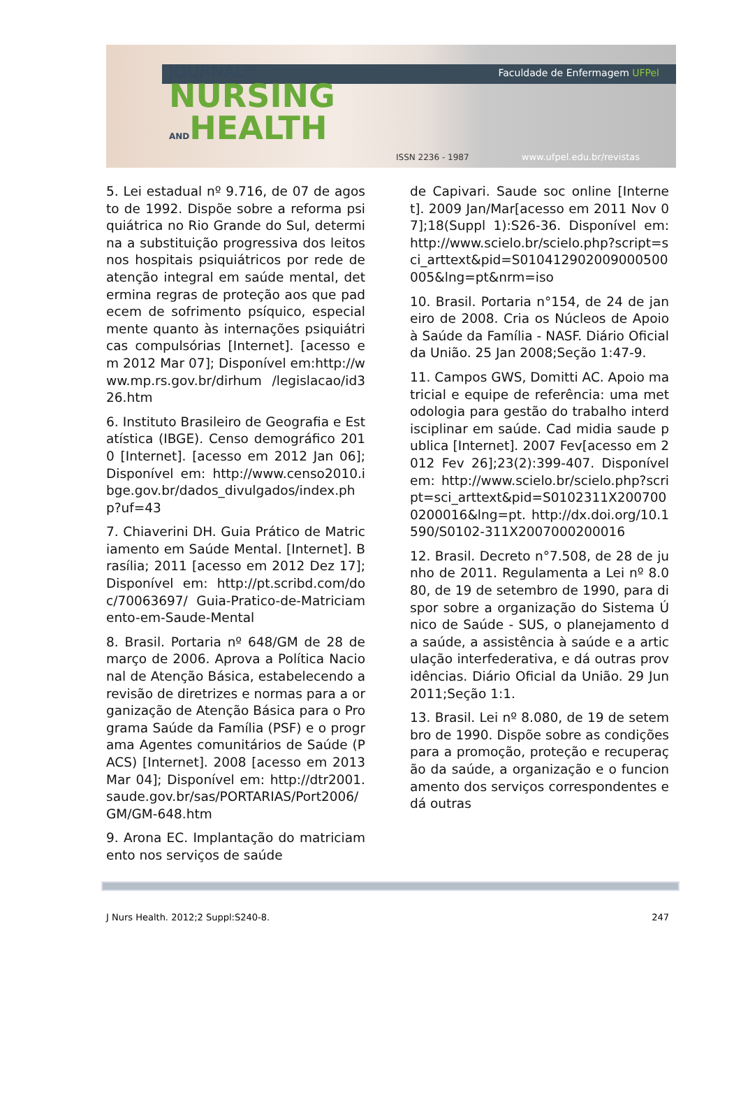Faculdade de Enfermagem UFPel
JOURNAL<sup>OF</sup>
NURSING
ANDHEALTH
ISSN 2236 - 1987 www.ufpel.edu.br/revistas
5. Lei estadual nº 9.716, de 07 de agosto de 1992. Dispõe sobre a reforma psiquiátrica no Rio Grande do Sul, determina a substituição progressiva dos leitos nos hospitais psiquiátricos por rede de atenção integral em saúde mental, determina regras de proteção aos que padecem de sofrimento psíquico, especialmente quanto às internações psiquiátricas compulsórias [Internet]. [acesso em 2012 Mar 07]; Disponível em:http://www.mp.rs.gov.br/dirhum /legislacao/id326.htm
6. Instituto Brasileiro de Geografia e Estatística (IBGE). Censo demográfico 2010 [Internet]. [acesso em 2012 Jan 06]; Disponível em: http://www.censo2010.ibge.gov.br/dados_divulgados/index.php?uf=43
7. Chiaverini DH. Guia Prático de Matriciamento em Saúde Mental. [Internet]. Brasília; 2011 [acesso em 2012 Dez 17]; Disponível em: http://pt.scribd.com/doc/70063697/ Guia-Pratico-de-Matriciamento-em-Saude-Mental
8. Brasil. Portaria nº 648/GM de 28 de março de 2006. Aprova a Política Nacional de Atenção Básica, estabelecendo a revisão de diretrizes e normas para a organização de Atenção Básica para o Programa Saúde da Família (PSF) e o programa Agentes comunitários de Saúde (PACS) [Internet]. 2008 [acesso em 2013 Mar 04]; Disponível em: http://dtr2001.saude.gov.br/sas/PORTARIAS/Port2006/GM/GM-648.htm
9. Arona EC. Implantação do matriciamento nos serviços de saúde
de Capivari. Saude soc online [Internet]. 2009 Jan/Mar[acesso em 2011 Nov 07];18(Suppl 1):S26-36. Disponível em: http://www.scielo.br/scielo.php?script=sci_arttext&pid=S010412902009000500005&lng=pt&nrm=iso
10. Brasil. Portaria n°154, de 24 de janeiro de 2008. Cria os Núcleos de Apoio à Saúde da Família - NASF. Diário Oficial da União. 25 Jan 2008;Seção 1:47-9.
11. Campos GWS, Domitti AC. Apoio matricial e equipe de referência: uma metodologia para gestão do trabalho interdisciplinar em saúde. Cad midia saude publica [Internet]. 2007 Fev[acesso em 2012 Fev 26];23(2):399-407. Disponível em: http://www.scielo.br/scielo.php?script=sci_arttext&pid=S0102311X2007000200016&lng=pt. http://dx.doi.org/10.1590/S0102-311X2007000200016
12. Brasil. Decreto n°7.508, de 28 de junho de 2011. Regulamenta a Lei nº 8.080, de 19 de setembro de 1990, para dispor sobre a organização do Sistema Único de Saúde - SUS, o planejamento da saúde, a assistência à saúde e a articulação interfederativa, e dá outras providências. Diário Oficial da União. 29 Jun 2011;Seção 1:1.
13. Brasil. Lei nº 8.080, de 19 de setembro de 1990. Dispõe sobre as condições para a promoção, proteção e recuperação da saúde, a organização e o funcionamento dos serviços correspondentes e dá outras
J Nurs Health. 2012;2 Suppl:S240-8. 247